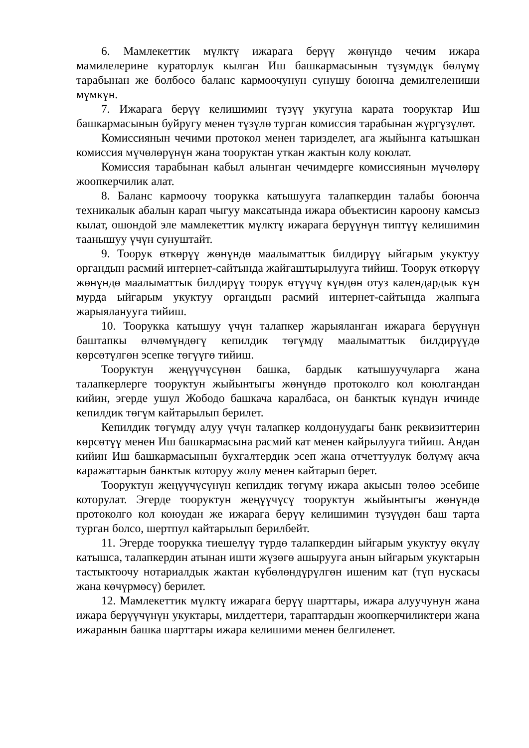6. Мамлекеттик мүлктү ижарага берүү жөнүндө чечим ижара мамилелерине кураторлук кылган Иш башкармасынын түзүмдүк бөлүмү тарабынан же болбосо баланс кармоочунун сунушу боюнча демилгелениши мүмкүн.
7. Ижарага берүү келишимин түзүү укугуна карата тооруктар Иш башкармасынын буйругу менен түзүлө турган комиссия тарабынан жүргүзүлөт.
Комиссиянын чечими протокол менен таризделет, ага жыйынга катышкан комиссия мүчөлөрүнүн жана тооруктан уткан жактын колу коюлат.
Комиссия тарабынан кабыл алынган чечимдерге комиссиянын мүчөлөрү жоопкерчилик алат.
8. Баланс кармоочу тоорукка катышууга талапкердин талабы боюнча техникалык абалын карап чыгуу максатында ижара объектисин кароону камсыз кылат, ошондой эле мамлекеттик мүлктү ижарага берүүнүн типтүү келишимин таанышуу үчүн сунуштайт.
9. Тоорук өткөрүү жөнүндө маалыматтык билдирүү ыйгарым укуктуу органдын расмий интернет-сайтында жайгаштырылууга тийиш. Тоорук өткөрүү жөнүндө маалыматтык билдирүү тоорук өтүүчү күндөн отуз календардык күн мурда ыйгарым укуктуу органдын расмий интернет-сайтында жалпыга жарыялануугa тийиш.
10. Тоорукка катышуу үчүн талапкер жарыяланган ижарага берүүнүн баштапкы өлчөмүндөгү кепилдик төгүмдү маалыматтык билдирүүдө көрсөтүлгөн эсепке төгүүгө тийиш.
Тооруктун жеңүүчүсүнөн башка, бардык катышуучуларга жана талапкерлерге тооруктун жыйынтыгы жөнүндө протоколго кол коюлгандан кийин, эгерде ушул Жободо башкача каралбаса, он банктык күндүн ичинде кепилдик төгүм кайтарылып берилет.
Кепилдик төгүмдү алуу үчүн талапкер колдонуудагы банк реквизиттерин көрсөтүү менен Иш башкармасына расмий кат менен кайрылууга тийиш. Андан кийин Иш башкармасынын бухгалтердик эсеп жана отчеттуулук бөлүмү акча каражаттарын банктык которуу жолу менен кайтарып берет.
Тооруктун жеңүүчүсүнүн кепилдик төгүмү ижара акысын төлөө эсебине которулат. Эгерде тооруктун жеңүүчүсү тооруктун жыйынтыгы жөнүндө протоколго кол коюудан же ижарага берүү келишимин түзүүдөн баш тарта турган болсо, шертпул кайтарылып берилбейт.
11. Эгерде тоорукка тиешелүү түрдө талапкердин ыйгарым укуктуу өкүлү катышса, талапкердин атынан ишти жүзөгө ашырууга анын ыйгарым укуктарын тастыктоочу нотариалдык жактан күбөлөндүрүлгөн ишеним кат (түп нускасы жана көчүрмөсү) берилет.
12. Мамлекеттик мүлктү ижарага берүү шарттары, ижара алуучунун жана ижара берүүчүнүн укуктары, милдеттери, тараптардын жоопкерчиликтери жана ижаранын башка шарттары ижара келишими менен белгиленет.